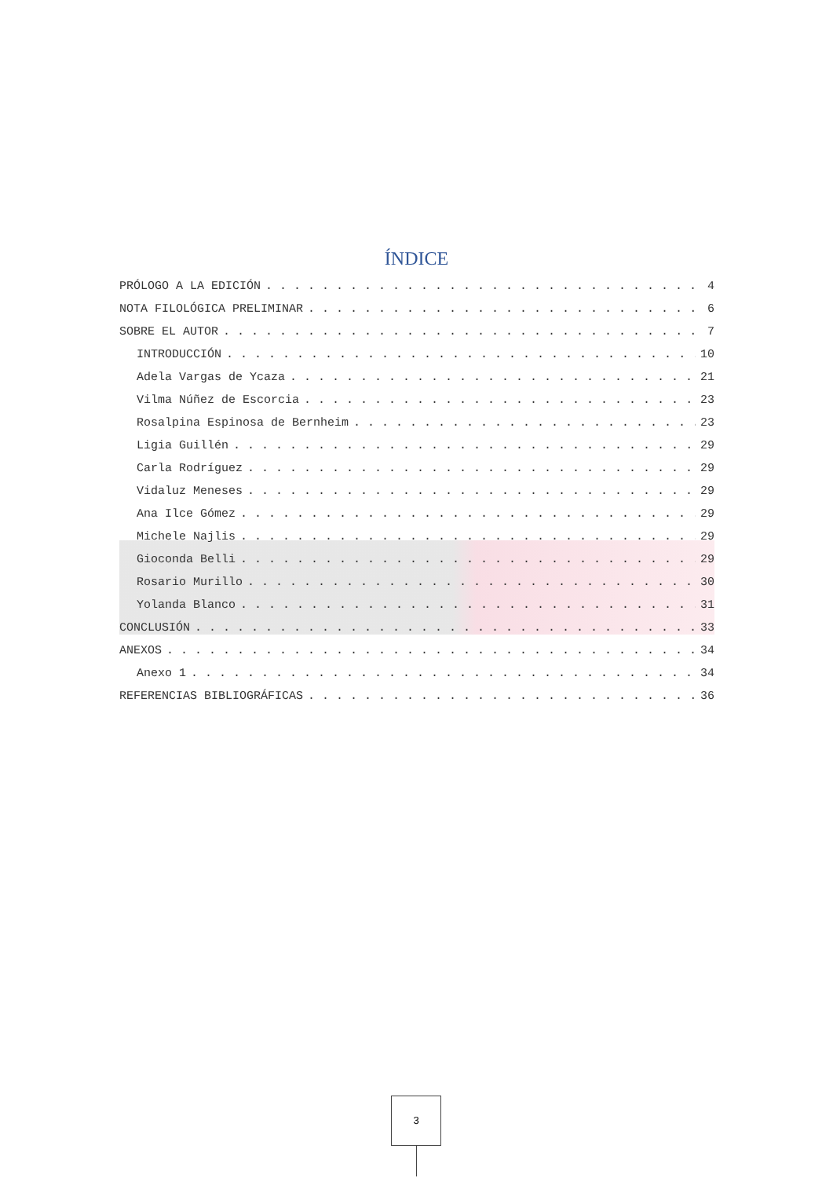ÍNDICE
PRÓLOGO A LA EDICIÓN 4
NOTA FILOLÓGICA PRELIMINAR 6
SOBRE EL AUTOR 7
INTRODUCCIÓN 10
Adela Vargas de Ycaza 21
Vilma Núñez de Escorcia 23
Rosalpina Espinosa de Bernheim 23
Ligia Guillén 29
Carla Rodríguez 29
Vidaluz Meneses 29
Ana Ilce Gómez 29
Michele Najlis 29
Gioconda Belli 29
Rosario Murillo 30
Yolanda Blanco 31
CONCLUSIÓN 33
ANEXOS 34
Anexo 1 34
REFERENCIAS BIBLIOGRÁFICAS 36
3